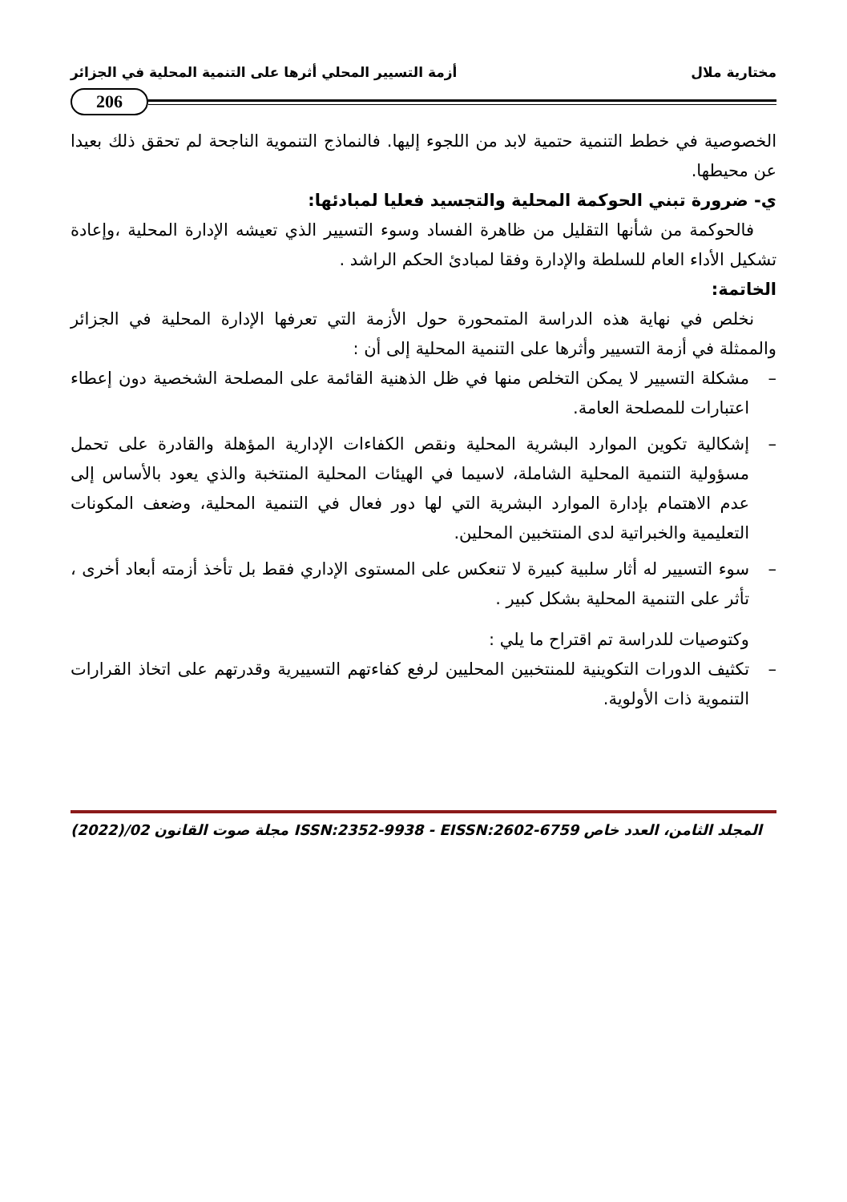مختارية ملال أزمة التسيير المحلي أثرها على التنمية المحلية في الجزائر
206
الخصوصية في خطط التنمية حتمية لابد من اللجوء إليها. فالنماذج التنموية الناجحة لم تحقق ذلك بعيدا عن محيطها.
ي- ضرورة تبني الحوكمة المحلية والتجسيد فعليا لمبادئها:
فالحوكمة من شأنها التقليل من ظاهرة الفساد وسوء التسيير الذي تعيشه الإدارة المحلية ،وإعادة تشكيل الأداء العام للسلطة والإدارة وفقا لمبادئ الحكم الراشد .
الخاتمة:
نخلص في نهاية هذه الدراسة المتمحورة حول الأزمة التي تعرفها الإدارة المحلية في الجزائر والممثلة في أزمة التسيير وأثرها على التنمية المحلية إلى أن :
– مشكلة التسيير لا يمكن التخلص منها في ظل الذهنية القائمة على المصلحة الشخصية دون إعطاء اعتبارات للمصلحة العامة.
– إشكالية تكوين الموارد البشرية المحلية ونقص الكفاءات الإدارية المؤهلة والقادرة على تحمل مسؤولية التنمية المحلية الشاملة، لاسيما في الهيئات المحلية المنتخبة والذي يعود بالأساس إلى عدم الاهتمام بإدارة الموارد البشرية التي لها دور فعال في التنمية المحلية، وضعف المكونات التعليمية والخبراتية لدى المنتخبين المحلين.
– سوء التسيير له أثار سلبية كبيرة لا تنعكس على المستوى الإداري فقط بل تأخذ أزمته أبعاد أخرى ، تأثر على التنمية المحلية بشكل كبير .
وكتوصيات للدراسة تم اقتراح ما يلي :
– تكثيف الدورات التكوينية للمنتخبين المحليين لرفع كفاءتهم التسييرية وقدرتهم على اتخاذ القرارات التنموية ذات الأولوية.
(2022)/02 مجلة صوت القانون ISSN:2352-9938 - EISSN:2602-6759 المجلد الثامن، العدد خاص